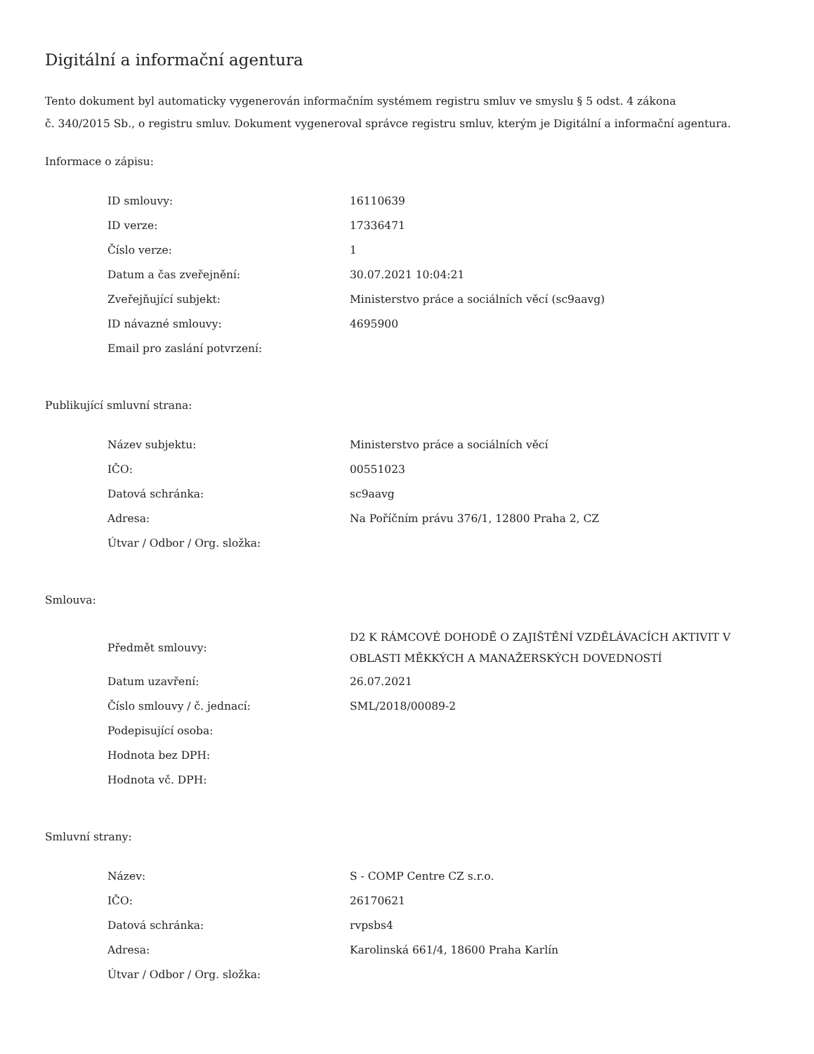Digitální a informační agentura
Tento dokument byl automaticky vygenerován informačním systémem registru smluv ve smyslu § 5 odst. 4 zákona
č. 340/2015 Sb., o registru smluv. Dokument vygeneroval správce registru smluv, kterým je Digitální a informační agentura.
Informace o zápisu:
| ID smlouvy: | 16110639 |
| ID verze: | 17336471 |
| Číslo verze: | 1 |
| Datum a čas zveřejnění: | 30.07.2021 10:04:21 |
| Zveřejňující subjekt: | Ministerstvo práce a sociálních věcí (sc9aavg) |
| ID návazné smlouvy: | 4695900 |
| Email pro zaslání potvrzení: | |
Publikující smluvní strana:
| Název subjektu: | Ministerstvo práce a sociálních věcí |
| IČO: | 00551023 |
| Datová schránka: | sc9aavg |
| Adresa: | Na Poříčním právu 376/1, 12800 Praha 2, CZ |
| Útvar / Odbor / Org. složka: | |
Smlouva:
| Předmět smlouvy: | D2 K RÁMCOVÉ DOHODĚ O ZAJIŠTĚNÍ VZDĚLÁVACÍCH AKTIVIT V OBLASTI MĚKKÝCH A MANAŽERSKÝCH DOVEDNOSTÍ |
| Datum uzavření: | 26.07.2021 |
| Číslo smlouvy / č. jednací: | SML/2018/00089-2 |
| Podepisující osoba: | |
| Hodnota bez DPH: | |
| Hodnota vč. DPH: | |
Smluvní strany:
| Název: | S - COMP Centre CZ s.r.o. |
| IČO: | 26170621 |
| Datová schránka: | rvpsbs4 |
| Adresa: | Karolinská 661/4, 18600 Praha Karlín |
| Útvar / Odbor / Org. složka: | |